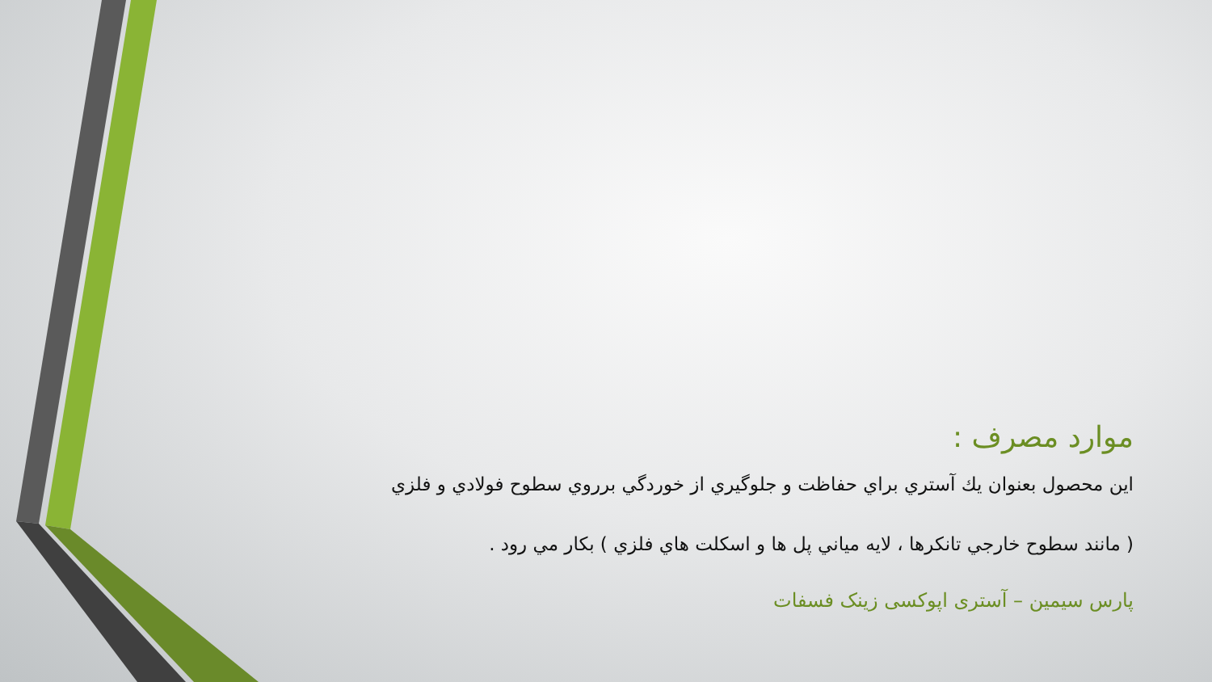موارد مصرف :
اين محصول بعنوان يك آستري براي حفاظت و جلوگيري از خوردگي برروي سطوح فولادي و فلزي
( مانند سطوح خارجي تانكرها ، لايه مياني پل ها و اسكلت هاي فلزي ) بكار مي رود .
پارس سیمین – آستری اپوکسی زینک فسفات